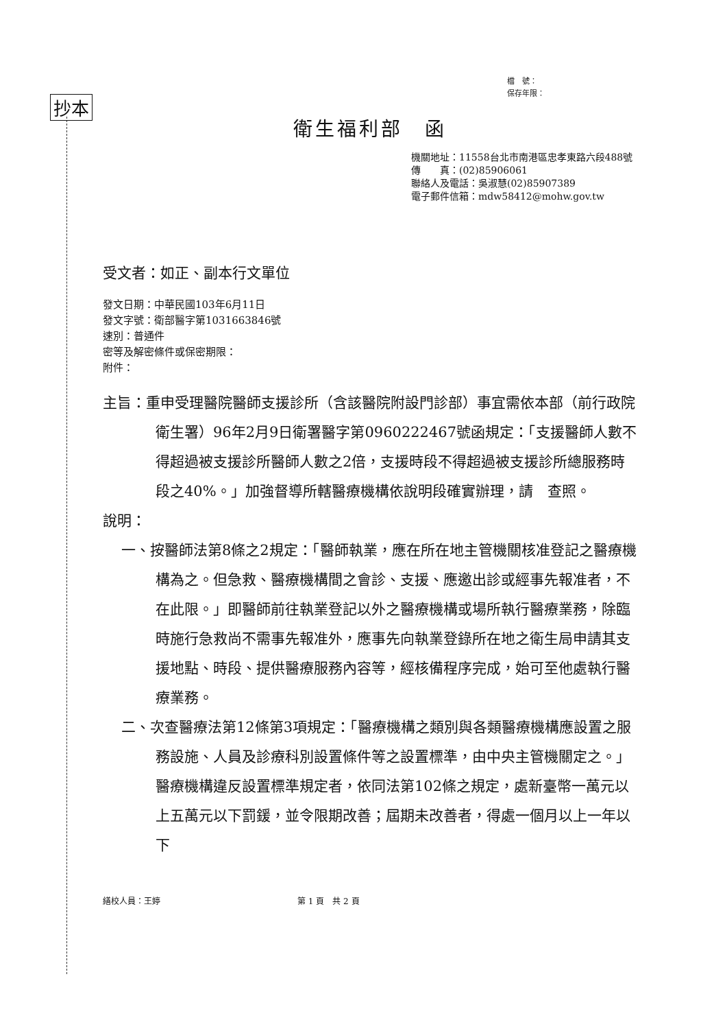抄本
檔　號：
保存年限：
衛生福利部　函
機關地址：11558台北市南港區忠孝東路六段488號
傳　　真：(02)85906061
聯絡人及電話：吳淑慧(02)85907389
電子郵件信箱：mdw58412@mohw.gov.tw
受文者：如正、副本行文單位
發文日期：中華民國103年6月11日
發文字號：衛部醫字第1031663846號
速別：普通件
密等及解密條件或保密期限：
附件：
主旨：重申受理醫院醫師支援診所（含該醫院附設門診部）事宜需依本部（前行政院衛生署）96年2月9日衛署醫字第0960222467號函規定：「支援醫師人數不得超過被支援診所醫師人數之2倍，支援時段不得超過被支援診所總服務時段之40%。」加強督導所轄醫療機構依說明段確實辦理，請　查照。
說明：
一、按醫師法第8條之2規定：「醫師執業，應在所在地主管機關核准登記之醫療機構為之。但急救、醫療機構間之會診、支援、應邀出診或經事先報准者，不在此限。」即醫師前往執業登記以外之醫療機構或場所執行醫療業務，除臨時施行急救尚不需事先報准外，應事先向執業登錄所在地之衛生局申請其支援地點、時段、提供醫療服務內容等，經核備程序完成，始可至他處執行醫療業務。
二、次查醫療法第12條第3項規定：「醫療機構之類別與各類醫療機構應設置之服務設施、人員及診療科別設置條件等之設置標準，由中央主管機關定之。」醫療機構違反設置標準規定者，依同法第102條之規定，處新臺幣一萬元以上五萬元以下罰鍰，並令限期改善；屆期未改善者，得處一個月以上一年以下
繕校人員：王婷 第 1 頁　共 2 頁